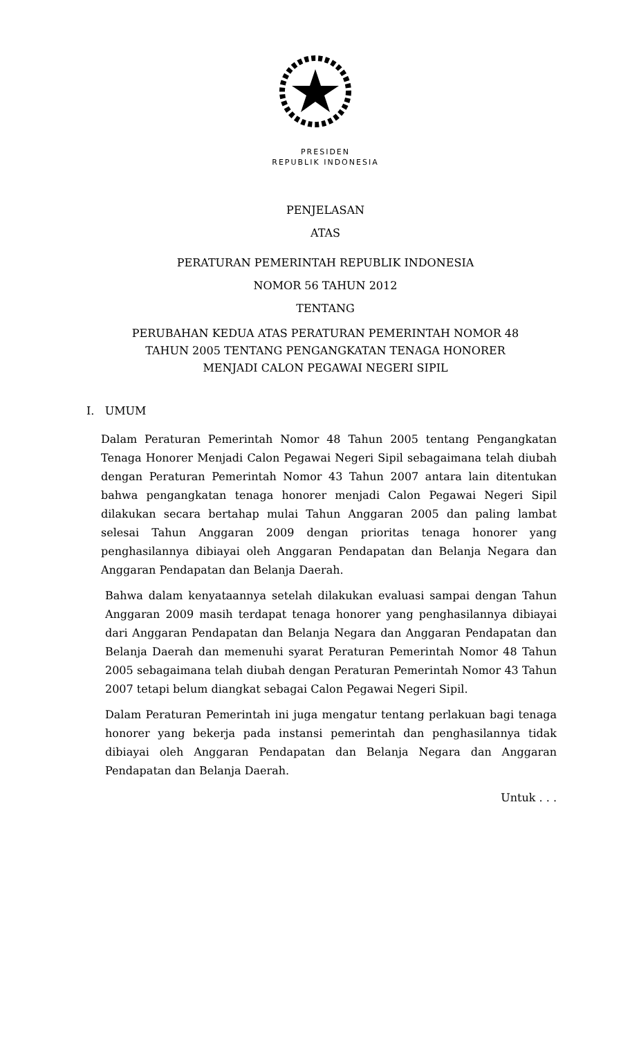PRESIDEN
REPUBLIK INDONESIA
PENJELASAN
ATAS
PERATURAN PEMERINTAH REPUBLIK INDONESIA
NOMOR 56 TAHUN 2012
TENTANG
PERUBAHAN KEDUA ATAS PERATURAN PEMERINTAH NOMOR 48
TAHUN 2005 TENTANG PENGANGKATAN TENAGA HONORER
MENJADI CALON PEGAWAI NEGERI SIPIL
I. UMUM
Dalam Peraturan Pemerintah Nomor 48 Tahun 2005 tentang Pengangkatan Tenaga Honorer Menjadi Calon Pegawai Negeri Sipil sebagaimana telah diubah dengan Peraturan Pemerintah Nomor 43 Tahun 2007 antara lain ditentukan bahwa pengangkatan tenaga honorer menjadi Calon Pegawai Negeri Sipil dilakukan secara bertahap mulai Tahun Anggaran 2005 dan paling lambat selesai Tahun Anggaran 2009 dengan prioritas tenaga honorer yang penghasilannya dibiayai oleh Anggaran Pendapatan dan Belanja Negara dan Anggaran Pendapatan dan Belanja Daerah.
Bahwa dalam kenyataannya setelah dilakukan evaluasi sampai dengan Tahun Anggaran 2009 masih terdapat tenaga honorer yang penghasilannya dibiayai dari Anggaran Pendapatan dan Belanja Negara dan Anggaran Pendapatan dan Belanja Daerah dan memenuhi syarat Peraturan Pemerintah Nomor 48 Tahun 2005 sebagaimana telah diubah dengan Peraturan Pemerintah Nomor 43 Tahun 2007 tetapi belum diangkat sebagai Calon Pegawai Negeri Sipil.
Dalam Peraturan Pemerintah ini juga mengatur tentang perlakuan bagi tenaga honorer yang bekerja pada instansi pemerintah dan penghasilannya tidak dibiayai oleh Anggaran Pendapatan dan Belanja Negara dan Anggaran Pendapatan dan Belanja Daerah.
Untuk . . .